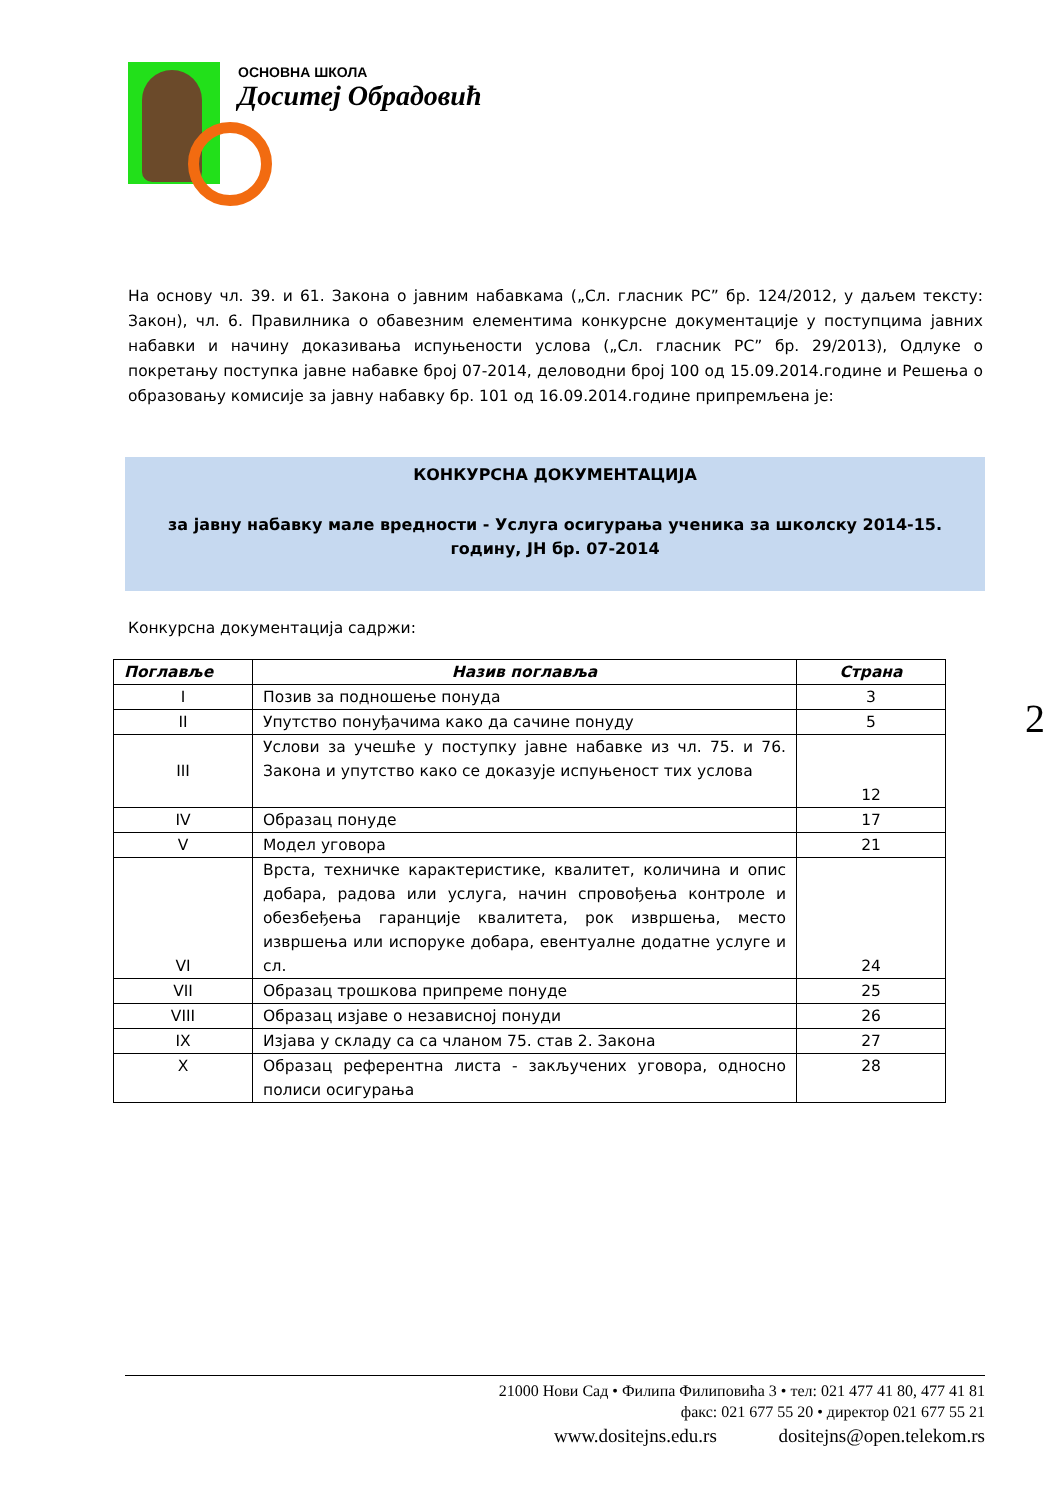ОСНОВНА ШКОЛА
Доситеј Обрадовић
На основу чл. 39. и 61. Закона о јавним набавкама („Сл. гласник РС” бр. 124/2012, у даљем тексту: Закон), чл. 6. Правилника о обавезним елементима конкурсне документације у поступцима јавних набавки и начину доказивања испуњености услова („Сл. гласник РС” бр. 29/2013), Одлуке о покретању поступка јавне набавке број 07-2014, деловодни број 100 од 15.09.2014.године и Решења о образовању комисије за јавну набавку бр. 101 од 16.09.2014.године припремљена је:
КОНКУРСНА ДОКУМЕНТАЦИЈА
за јавну набавку мале вредности - Услуга осигурања ученика за школску 2014-15. годину, ЈН бр. 07-2014
Конкурсна документација садржи:
| Поглавље | Назив поглавља | Страна |
| --- | --- | --- |
| I | Позив за подношење понуда | 3 |
| II | Упутство понуђачима како да сачине понуду | 5 |
| III | Услови за учешће у поступку јавне набавке из чл. 75. и 76. Закона и упутство како се доказује испуњеност тих услова | 12 |
| IV | Образац понуде | 17 |
| V | Модел уговора | 21 |
| VI | Врста, техничке карактеристике, квалитет, количина и опис добара, радова или услуга, начин спровођења контроле и обезбеђења гаранције квалитета, рок извршења, место извршења или испоруке добара, евентуалне додатне услуге и сл. | 24 |
| VII | Образац трошкова припреме понуде | 25 |
| VIII | Образац изјаве о независној понуди | 26 |
| IX | Изјава у складу са са чланом 75. став 2. Закона | 27 |
| X | Образац референтна листа - закључених уговора, односно полиси осигурања | 28 |
2
21000 Нови Сад • Филипа Филиповића 3 • тел: 021 477 41 80, 477 41 81
факс: 021 677 55 20 • директор 021 677 55 21
www.dositejns.edu.rs dositejns@open.telekom.rs